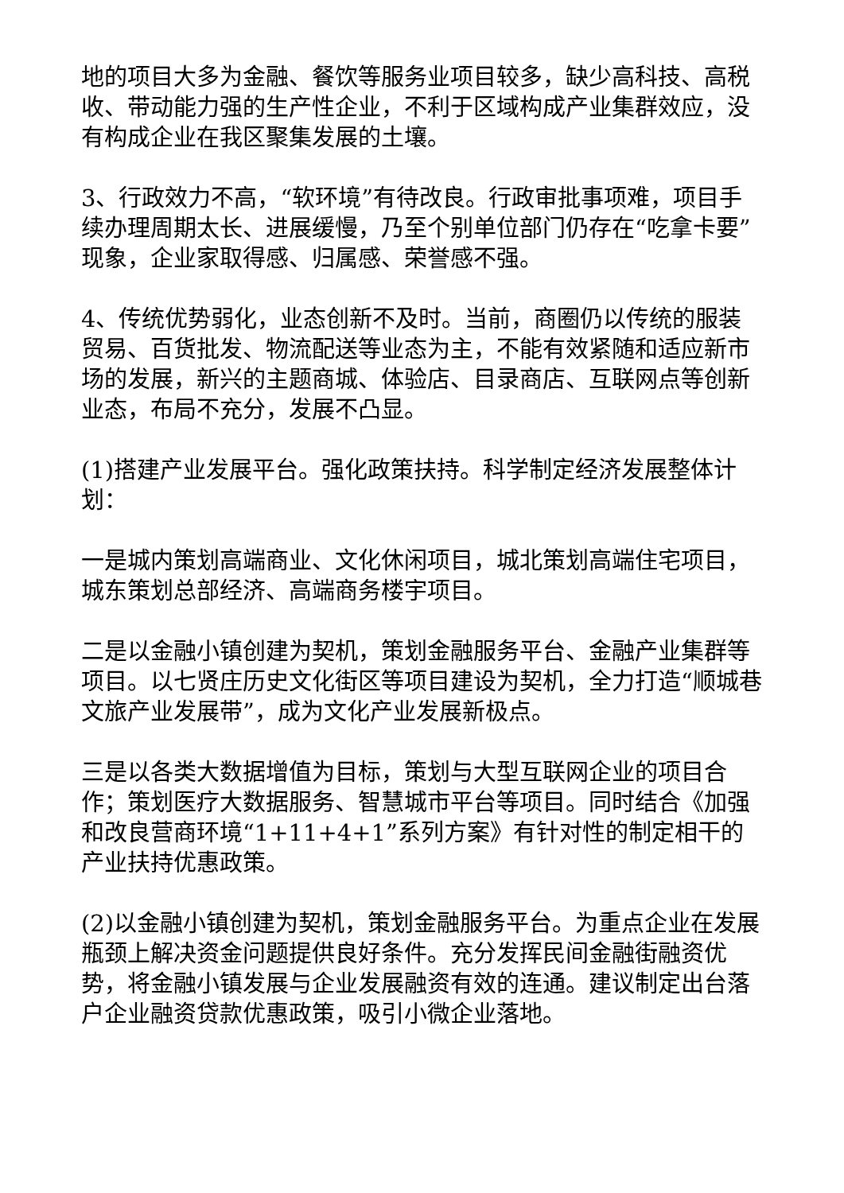地的项目大多为金融、餐饮等服务业项目较多，缺少高科技、高税收、带动能力强的生产性企业，不利于区域构成产业集群效应，没有构成企业在我区聚集发展的土壤。
3、行政效力不高，“软环境”有待改良。行政审批事项难，项目手续办理周期太长、进展缓慢，乃至个别单位部门仍存在“吃拿卡要”现象，企业家取得感、归属感、荣誉感不强。
4、传统优势弱化，业态创新不及时。当前，商圈仍以传统的服装贸易、百货批发、物流配送等业态为主，不能有效紧随和适应新市场的发展，新兴的主题商城、体验店、目录商店、互联网点等创新业态，布局不充分，发展不凸显。
(1)搭建产业发展平台。强化政策扶持。科学制定经济发展整体计划：
一是城内策划高端商业、文化休闲项目，城北策划高端住宅项目，城东策划总部经济、高端商务楼宇项目。
二是以金融小镇创建为契机，策划金融服务平台、金融产业集群等项目。以七贤庄历史文化街区等项目建设为契机，全力打造“顺城巷文旅产业发展带”，成为文化产业发展新极点。
三是以各类大数据增值为目标，策划与大型互联网企业的项目合作；策划医疗大数据服务、智慧城市平台等项目。同时结合《加强和改良营商环境“1+11+4+1”系列方案》有针对性的制定相干的产业扶持优惠政策。
(2)以金融小镇创建为契机，策划金融服务平台。为重点企业在发展瓶颈上解决资金问题提供良好条件。充分发挥民间金融街融资优势，将金融小镇发展与企业发展融资有效的连通。建议制定出台落户企业融资贷款优惠政策，吸引小微企业落地。